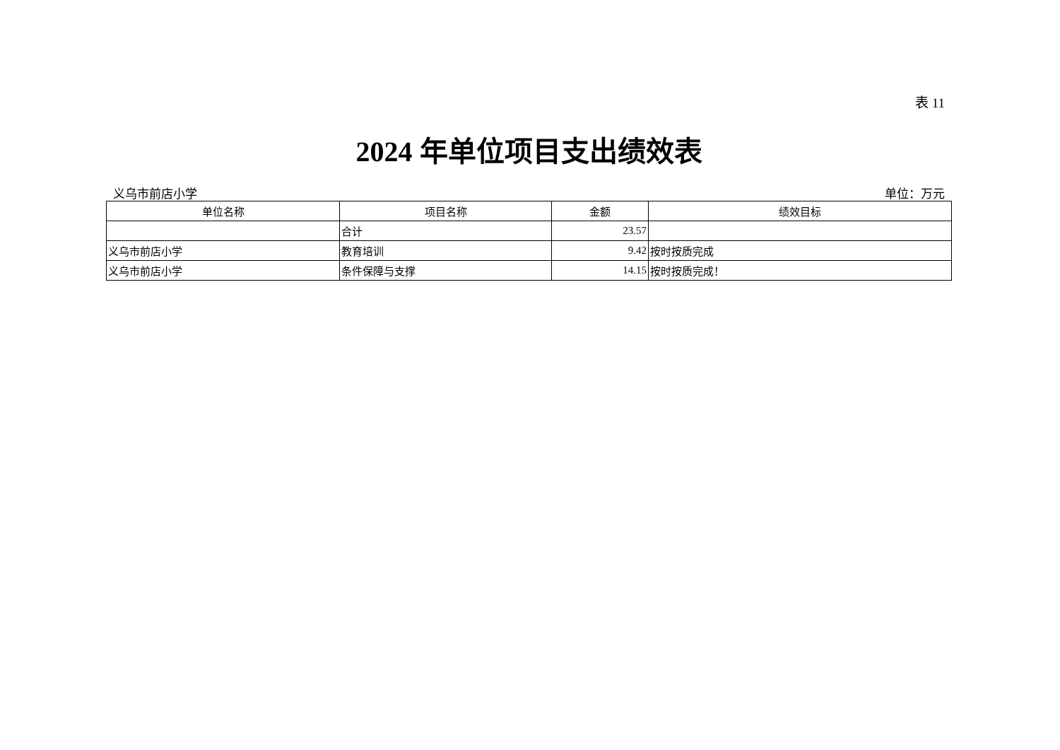表 11
2024 年单位项目支出绩效表
义乌市前店小学 单位：万元
| 单位名称 | 项目名称 | 金额 | 绩效目标 |
| --- | --- | --- | --- |
| | 合计 | 23.57 | |
| 义乌市前店小学 | 教育培训 | 9.42 | 按时按质完成 |
| 义乌市前店小学 | 条件保障与支撑 | 14.15 | 按时按质完成！ |